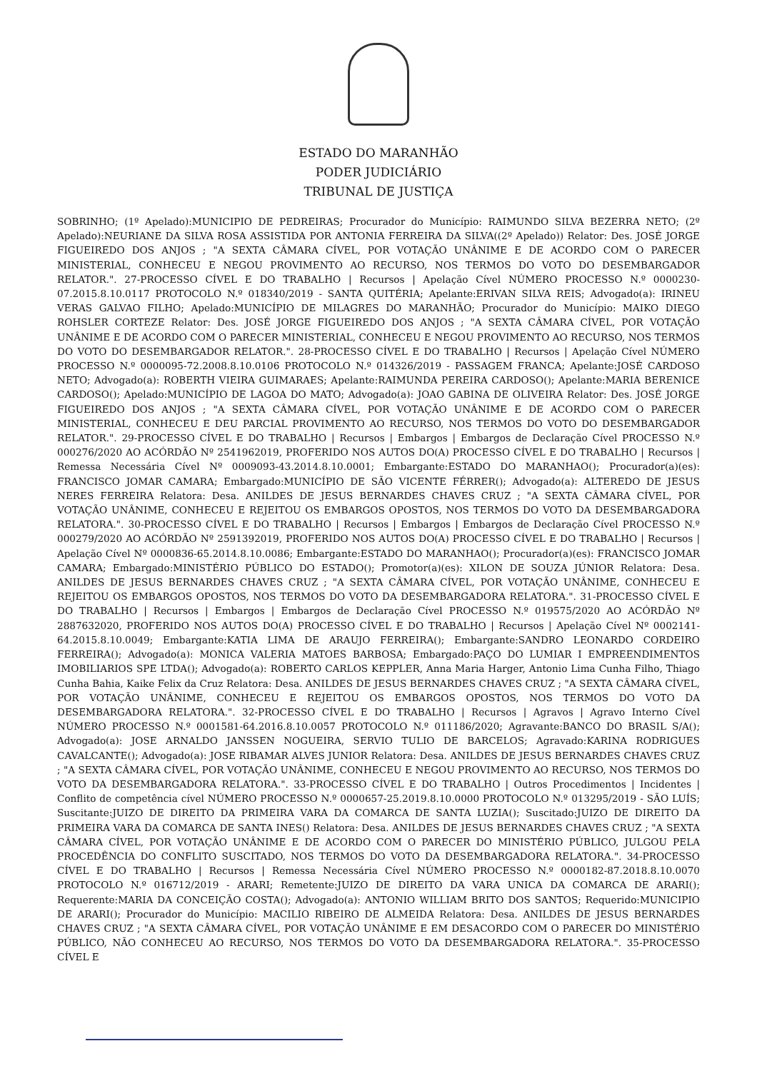ESTADO DO MARANHÃO
PODER JUDICIÁRIO
TRIBUNAL DE JUSTIÇA
SOBRINHO; (1º Apelado):MUNICIPIO DE PEDREIRAS; Procurador do Município: RAIMUNDO SILVA BEZERRA NETO; (2º Apelado):NEURIANE DA SILVA ROSA ASSISTIDA POR ANTONIA FERREIRA DA SILVA((2º Apelado)) Relator: Des. JOSÉ JORGE FIGUEIREDO DOS ANJOS ; "A SEXTA CÂMARA CÍVEL, POR VOTAÇÃO UNÂNIME E DE ACORDO COM O PARECER MINISTERIAL, CONHECEU E NEGOU PROVIMENTO AO RECURSO, NOS TERMOS DO VOTO DO DESEMBARGADOR RELATOR.". 27-PROCESSO CÍVEL E DO TRABALHO | Recursos | Apelação Cível NÚMERO PROCESSO N.º 0000230-07.2015.8.10.0117 PROTOCOLO N.º 018340/2019 - SANTA QUITÉRIA; Apelante:ERIVAN SILVA REIS; Advogado(a): IRINEU VERAS GALVAO FILHO; Apelado:MUNICÍPIO DE MILAGRES DO MARANHÃO; Procurador do Município: MAIKO DIEGO ROHSLER CORTEZE Relator: Des. JOSÉ JORGE FIGUEIREDO DOS ANJOS ; "A SEXTA CÂMARA CÍVEL, POR VOTAÇÃO UNÂNIME E DE ACORDO COM O PARECER MINISTERIAL, CONHECEU E NEGOU PROVIMENTO AO RECURSO, NOS TERMOS DO VOTO DO DESEMBARGADOR RELATOR.". 28-PROCESSO CÍVEL E DO TRABALHO | Recursos | Apelação Cível NÚMERO PROCESSO N.º 0000095-72.2008.8.10.0106 PROTOCOLO N.º 014326/2019 - PASSAGEM FRANCA; Apelante:JOSÉ CARDOSO NETO; Advogado(a): ROBERTH VIEIRA GUIMARAES; Apelante:RAIMUNDA PEREIRA CARDOSO(); Apelante:MARIA BERENICE CARDOSO(); Apelado:MUNICÍPIO DE LAGOA DO MATO; Advogado(a): JOAO GABINA DE OLIVEIRA Relator: Des. JOSÉ JORGE FIGUEIREDO DOS ANJOS ; "A SEXTA CÂMARA CÍVEL, POR VOTAÇÃO UNÂNIME E DE ACORDO COM O PARECER MINISTERIAL, CONHECEU E DEU PARCIAL PROVIMENTO AO RECURSO, NOS TERMOS DO VOTO DO DESEMBARGADOR RELATOR.". 29-PROCESSO CÍVEL E DO TRABALHO | Recursos | Embargos | Embargos de Declaração Cível PROCESSO N.º 000276/2020 AO ACÓRDÃO Nº 2541962019, PROFERIDO NOS AUTOS DO(A) PROCESSO CÍVEL E DO TRABALHO | Recursos | Remessa Necessária Cível Nº 0009093-43.2014.8.10.0001; Embargante:ESTADO DO MARANHAO(); Procurador(a)(es): FRANCISCO JOMAR CAMARA; Embargado:MUNICÍPIO DE SÃO VICENTE FÉRRER(); Advogado(a): ALTEREDO DE JESUS NERES FERREIRA Relatora: Desa. ANILDES DE JESUS BERNARDES CHAVES CRUZ ; "A SEXTA CÂMARA CÍVEL, POR VOTAÇÃO UNÂNIME, CONHECEU E REJEITOU OS EMBARGOS OPOSTOS, NOS TERMOS DO VOTO DA DESEMBARGADORA RELATORA.". 30-PROCESSO CÍVEL E DO TRABALHO | Recursos | Embargos | Embargos de Declaração Cível PROCESSO N.º 000279/2020 AO ACÓRDÃO Nº 2591392019, PROFERIDO NOS AUTOS DO(A) PROCESSO CÍVEL E DO TRABALHO | Recursos | Apelação Cível Nº 0000836-65.2014.8.10.0086; Embargante:ESTADO DO MARANHAO(); Procurador(a)(es): FRANCISCO JOMAR CAMARA; Embargado:MINISTÉRIO PÚBLICO DO ESTADO(); Promotor(a)(es): XILON DE SOUZA JÚNIOR Relatora: Desa. ANILDES DE JESUS BERNARDES CHAVES CRUZ ; "A SEXTA CÂMARA CÍVEL, POR VOTAÇÃO UNÂNIME, CONHECEU E REJEITOU OS EMBARGOS OPOSTOS, NOS TERMOS DO VOTO DA DESEMBARGADORA RELATORA.". 31-PROCESSO CÍVEL E DO TRABALHO | Recursos | Embargos | Embargos de Declaração Cível PROCESSO N.º 019575/2020 AO ACÓRDÃO Nº 2887632020, PROFERIDO NOS AUTOS DO(A) PROCESSO CÍVEL E DO TRABALHO | Recursos | Apelação Cível Nº 0002141-64.2015.8.10.0049; Embargante:KATIA LIMA DE ARAUJO FERREIRA(); Embargante:SANDRO LEONARDO CORDEIRO FERREIRA(); Advogado(a): MONICA VALERIA MATOES BARBOSA; Embargado:PAÇO DO LUMIAR I EMPREENDIMENTOS IMOBILIARIOS SPE LTDA(); Advogado(a): ROBERTO CARLOS KEPPLER, Anna Maria Harger, Antonio Lima Cunha Filho, Thiago Cunha Bahia, Kaike Felix da Cruz Relatora: Desa. ANILDES DE JESUS BERNARDES CHAVES CRUZ ; "A SEXTA CÂMARA CÍVEL, POR VOTAÇÃO UNÂNIME, CONHECEU E REJEITOU OS EMBARGOS OPOSTOS, NOS TERMOS DO VOTO DA DESEMBARGADORA RELATORA.". 32-PROCESSO CÍVEL E DO TRABALHO | Recursos | Agravos | Agravo Interno Cível NÚMERO PROCESSO N.º 0001581-64.2016.8.10.0057 PROTOCOLO N.º 011186/2020; Agravante:BANCO DO BRASIL S/A(); Advogado(a): JOSE ARNALDO JANSSEN NOGUEIRA, SERVIO TULIO DE BARCELOS; Agravado:KARINA RODRIGUES CAVALCANTE(); Advogado(a): JOSE RIBAMAR ALVES JUNIOR Relatora: Desa. ANILDES DE JESUS BERNARDES CHAVES CRUZ ; "A SEXTA CÂMARA CÍVEL, POR VOTAÇÃO UNÂNIME, CONHECEU E NEGOU PROVIMENTO AO RECURSO, NOS TERMOS DO VOTO DA DESEMBARGADORA RELATORA.". 33-PROCESSO CÍVEL E DO TRABALHO | Outros Procedimentos | Incidentes | Conflito de competência cível NÚMERO PROCESSO N.º 0000657-25.2019.8.10.0000 PROTOCOLO N.º 013295/2019 - SÃO LUÍS; Suscitante:JUIZO DE DIREITO DA PRIMEIRA VARA DA COMARCA DE SANTA LUZIA(); Suscitado:JUIZO DE DIREITO DA PRIMEIRA VARA DA COMARCA DE SANTA INES() Relatora: Desa. ANILDES DE JESUS BERNARDES CHAVES CRUZ ; "A SEXTA CÂMARA CÍVEL, POR VOTAÇÃO UNÂNIME E DE ACORDO COM O PARECER DO MINISTÉRIO PÚBLICO, JULGOU PELA PROCEDÊNCIA DO CONFLITO SUSCITADO, NOS TERMOS DO VOTO DA DESEMBARGADORA RELATORA.". 34-PROCESSO CÍVEL E DO TRABALHO | Recursos | Remessa Necessária Cível NÚMERO PROCESSO N.º 0000182-87.2018.8.10.0070 PROTOCOLO N.º 016712/2019 - ARARI; Remetente:JUIZO DE DIREITO DA VARA UNICA DA COMARCA DE ARARI(); Requerente:MARIA DA CONCEIÇÃO COSTA(); Advogado(a): ANTONIO WILLIAM BRITO DOS SANTOS; Requerido:MUNICIPIO DE ARARI(); Procurador do Município: MACILIO RIBEIRO DE ALMEIDA Relatora: Desa. ANILDES DE JESUS BERNARDES CHAVES CRUZ ; "A SEXTA CÂMARA CÍVEL, POR VOTAÇÃO UNÂNIME E EM DESACORDO COM O PARECER DO MINISTÉRIO PÚBLICO, NÃO CONHECEU AO RECURSO, NOS TERMOS DO VOTO DA DESEMBARGADORA RELATORA.". 35-PROCESSO CÍVEL E